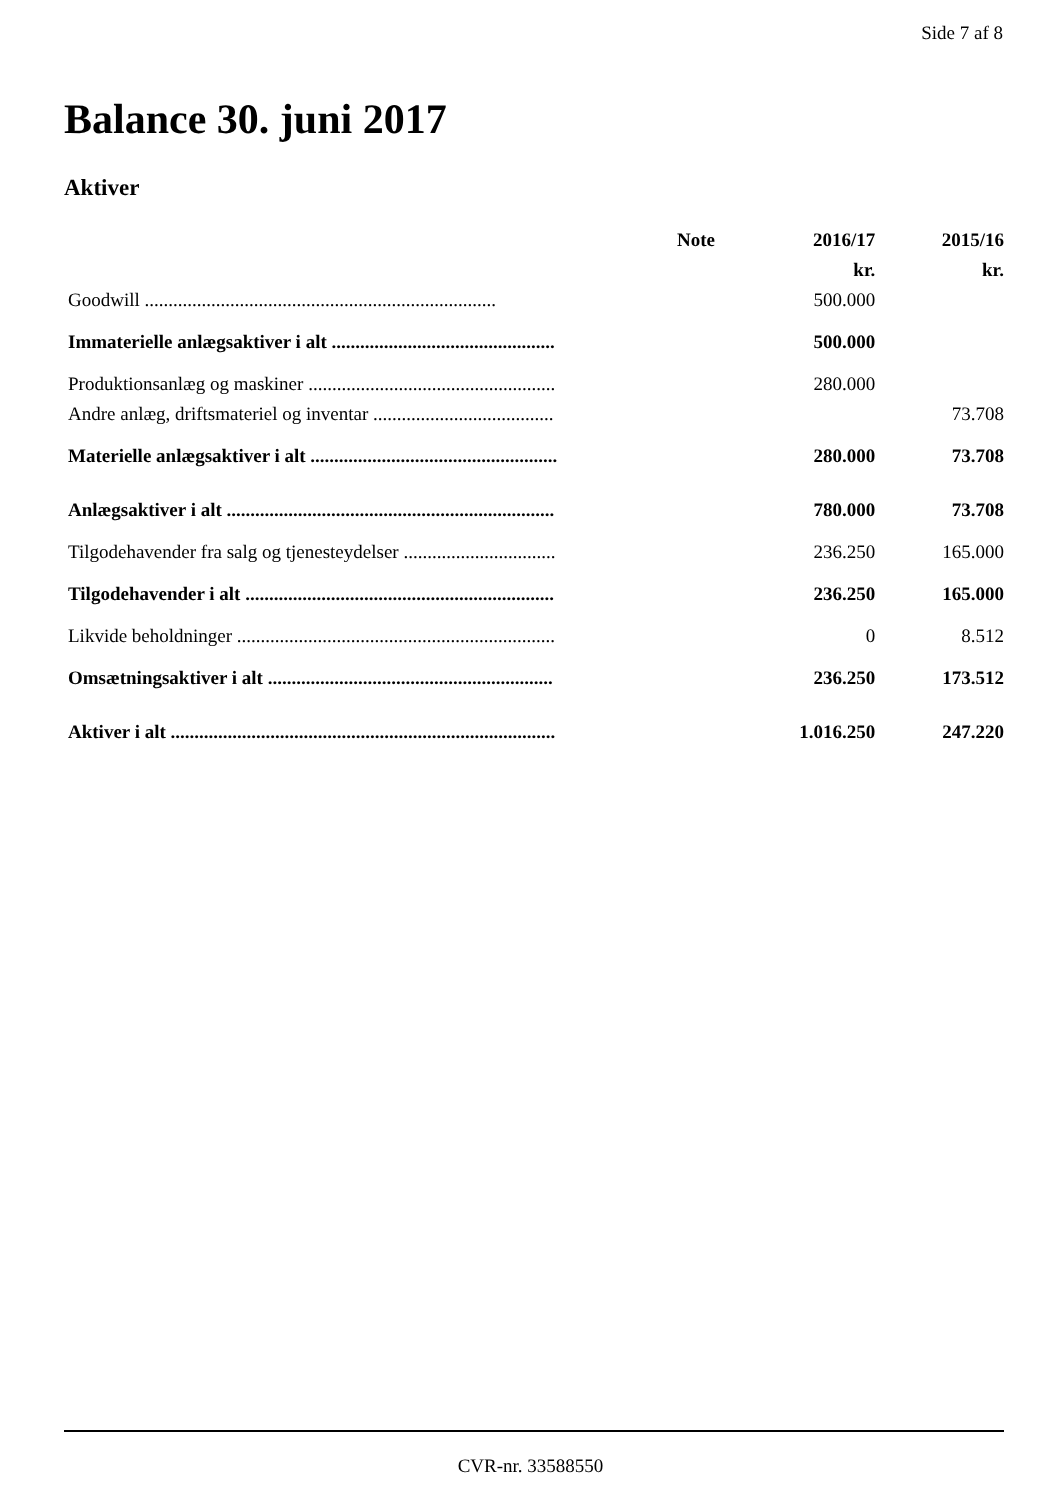Side 7 af 8
Balance 30. juni 2017
Aktiver
| | Note | 2016/17 | 2015/16 |
| --- | --- | --- | --- |
| | | kr. | kr. |
| Goodwill .......................................................................... | | 500.000 | |
| Immaterielle anlægsaktiver i alt ............................................... | | 500.000 | |
| Produktionsanlæg og maskiner .................................................... | | 280.000 | |
| Andre anlæg, driftsmateriel og inventar ...................................... | | | 73.708 |
| Materielle anlægsaktiver i alt .................................................... | | 280.000 | 73.708 |
| Anlægsaktiver i alt ..................................................................... | | 780.000 | 73.708 |
| Tilgodehavender fra salg og tjenesteydelser ................................ | | 236.250 | 165.000 |
| Tilgodehavender i alt ................................................................. | | 236.250 | 165.000 |
| Likvide beholdninger ................................................................... | | 0 | 8.512 |
| Omsætningsaktiver i alt ............................................................ | | 236.250 | 173.512 |
| Aktiver i alt ................................................................................. | | 1.016.250 | 247.220 |
CVR-nr. 33588550